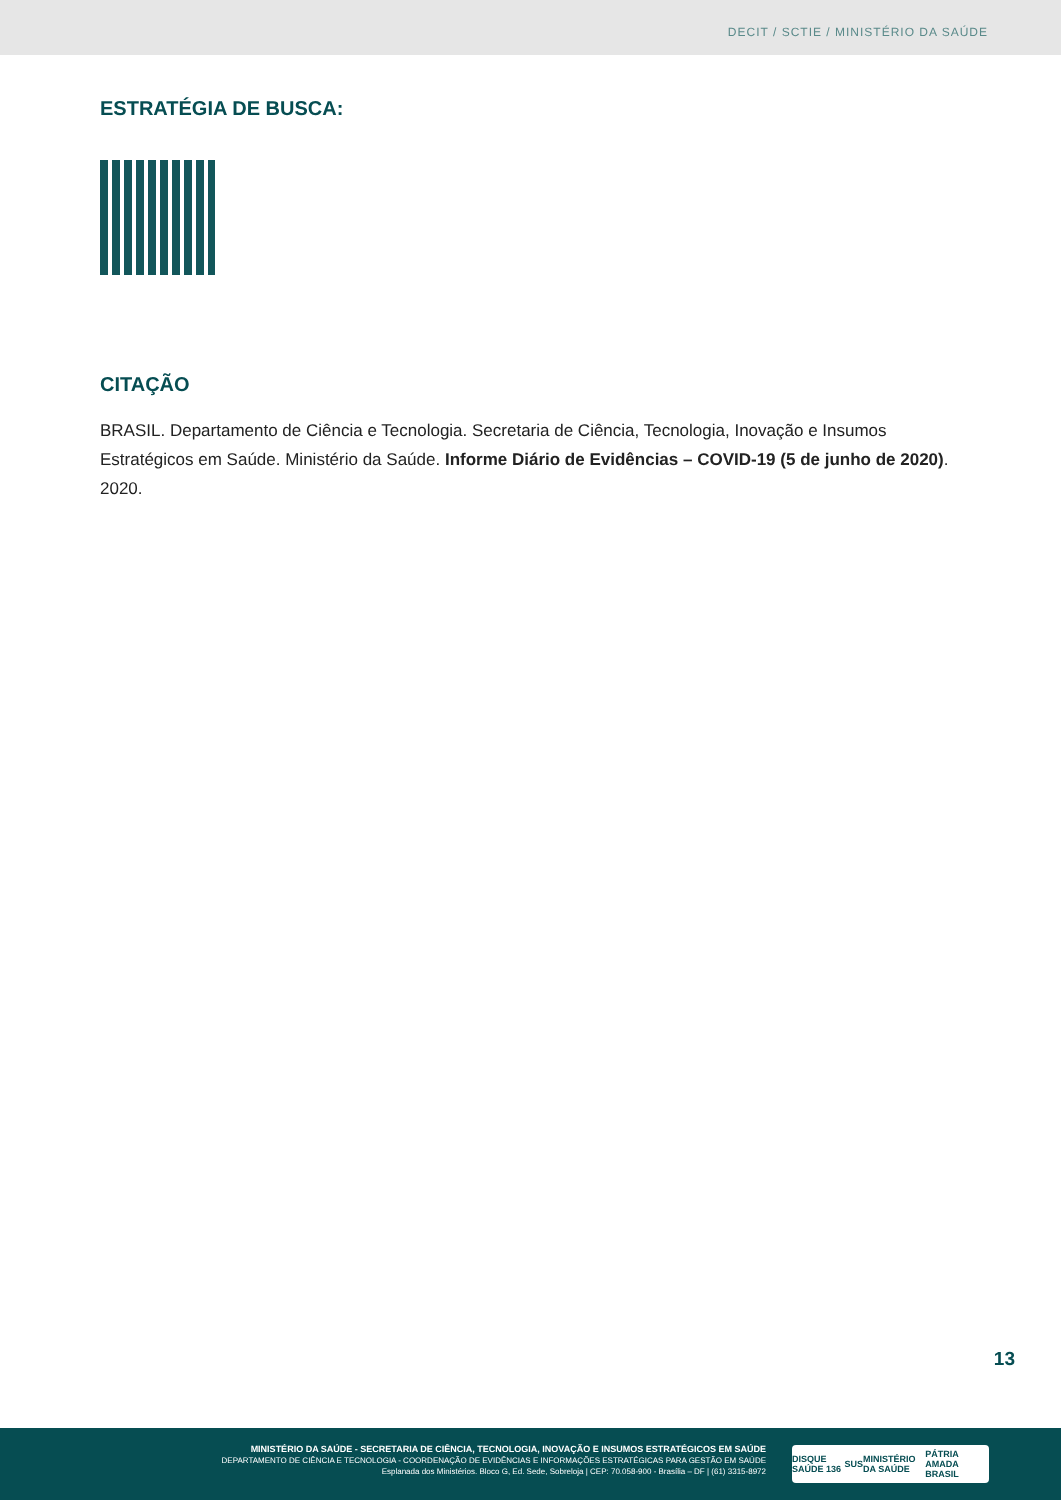DECIT / SCTIE / MINISTÉRIO DA SAÚDE
ESTRATÉGIA DE BUSCA:
CITAÇÃO
BRASIL. Departamento de Ciência e Tecnologia. Secretaria de Ciência, Tecnologia, Inovação e Insumos Estratégicos em Saúde. Ministério da Saúde. Informe Diário de Evidências – COVID-19 (5 de junho de 2020). 2020.
13
MINISTÉRIO DA SAÚDE - SECRETARIA DE CIÊNCIA, TECNOLOGIA, INOVAÇÃO E INSUMOS ESTRATÉGICOS EM SAÚDE
DEPARTAMENTO DE CIÊNCIA E TECNOLOGIA - COORDENAÇÃO DE EVIDÊNCIAS E INFORMAÇÕES ESTRATÉGICAS PARA GESTÃO EM SAÚDE
Esplanada dos Ministérios. Bloco G, Ed. Sede, Sobreloja | CEP: 70.058-900 - Brasília – DF | (61) 3315-8972
DISQUE SAÚDE 136 SUS MINISTÉRIO DA SAÚDE PÁTRIA AMADA BRASIL